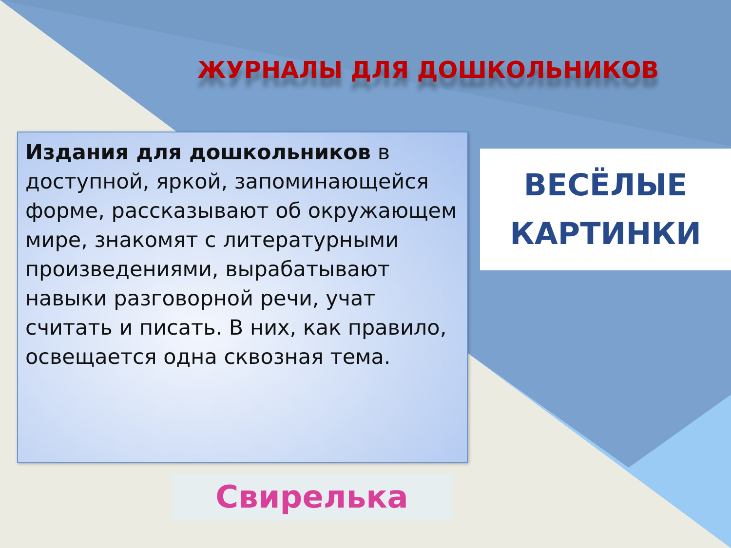ЖУРНАЛЫ ДЛЯ ДОШКОЛЬНИКОВ
Издания для дошкольников в доступной, яркой, запоминающейся форме, рассказывают об окружающем мире, знакомят с литературными произведениями, вырабатывают навыки разговорной речи, учат считать и писать. В них, как правило, освещается одна сквозная тема.
ВЕСЁЛЫЕ
КАРТИНКИ
Свирелька